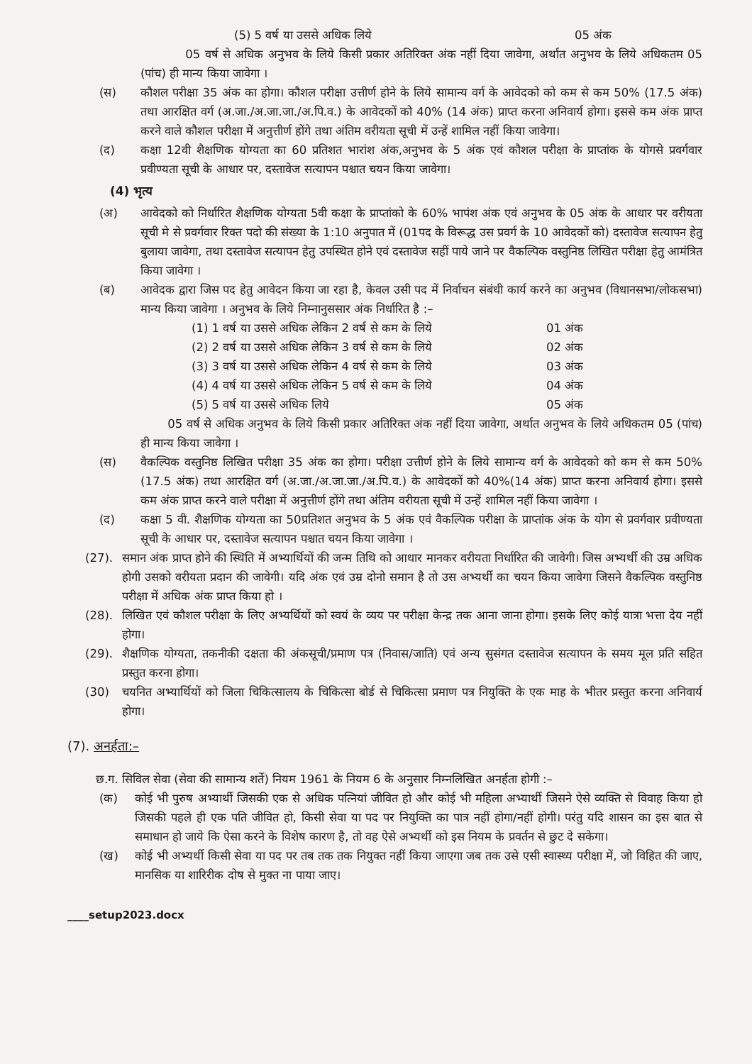(5) 5 वर्ष या उससे अधिक लिये 05 अंक
05 वर्ष से अधिक अनुभव के लिये किसी प्रकार अतिरिक्त अंक नहीं दिया जावेगा, अर्थात अनुभव के लिये अधिकतम 05 (पांच) ही मान्य किया जावेगा ।
(स) कौशल परीक्षा 35 अंक का होगा। कौशल परीक्षा उत्तीर्ण होने के लिये सामान्य वर्ग के आवेदको को कम से कम 50% (17.5 अंक) तथा आरक्षित वर्ग (अ.जा./अ.जा.जा./अ.पि.व.) के आवेदकों को 40% (14 अंक) प्राप्त करना अनिवार्य होगा। इससे कम अंक प्राप्त करने वाले कौशल परीक्षा में अनुत्तीर्ण होंगे तथा अंतिम वरीयता सूची में उन्हें शामिल नहीं किया जावेगा।
(द) कक्षा 12वी शैक्षणिक योग्यता का 60 प्रतिशत भारांश अंक,अनुभव के 5 अंक एवं कौशल परीक्षा के प्राप्तांक के योगसे प्रवर्गवार प्रवीण्यता सूची के आधार पर, दस्तावेज सत्यापन पश्चात चयन किया जावेगा।
(4) भृत्य
(अ) आवेदको को निर्धारित शैक्षणिक योग्यता 5वी कक्षा के प्राप्तांको के 60% भापंश अंक एवं अनुभव के 05 अंक के आधार पर वरीयता सूची मे से प्रवर्गवार रिक्त पदो की संख्या के 1:10 अनुपात में (01पद के विरूद्ध उस प्रवर्ग के 10 आवेदकों को) दस्तावेज सत्यापन हेतु बुलाया जावेगा, तथा दस्तावेज सत्यापन हेतु उपस्थित होने एवं दस्तावेज सहीं पाये जाने पर वैकल्पिक वस्तुनिष्ठ लिखित परीक्षा हेतु आमंत्रित किया जावेगा ।
(ब) आवेदक द्वारा जिस पद हेतु आवेदन किया जा रहा है, केवल उसी पद में निर्वाचन संबंधी कार्य करने का अनुभव (विधानसभा/लोकसभा) मान्य किया जावेगा । अनुभव के लिये निम्नानुससार अंक निर्धारित है :–
(1) 1 वर्ष या उससे अधिक लेकिन 2 वर्ष से कम के लिये 01 अंक
(2) 2 वर्ष या उससे अधिक लेकिन 3 वर्ष से कम के लिये 02 अंक
(3) 3 वर्ष या उससे अधिक लेकिन 4 वर्ष से कम के लिये 03 अंक
(4) 4 वर्ष या उससे अधिक लेकिन 5 वर्ष से कम के लिये 04 अंक
(5) 5 वर्ष या उससे अधिक लिये 05 अंक
05 वर्ष से अधिक अनुभव के लिये किसी प्रकार अतिरिक्त अंक नहीं दिया जावेगा, अर्थात अनुभव के लिये अधिकतम 05 (पांच) ही मान्य किया जावेगा ।
(स) वैकल्पिक वस्तुनिष्ठ लिखित परीक्षा 35 अंक का होगा। परीक्षा उत्तीर्ण होने के लिये सामान्य वर्ग के आवेदको को कम से कम 50%(17.5 अंक) तथा आरक्षित वर्ग (अ.जा./अ.जा.जा./अ.पि.व.) के आवेदकों को 40%(14 अंक) प्राप्त करना अनिवार्य होगा। इससे कम अंक प्राप्त करने वाले परीक्षा में अनुत्तीर्ण होंगे तथा अंतिम वरीयता सूची में उन्हें शामिल नहीं किया जावेगा ।
(द) कक्षा 5 वी. शैक्षणिक योग्यता का 50प्रतिशत अनुभव के 5 अंक एवं वैकल्पिक परीक्षा के प्राप्तांक अंक के योग से प्रवर्गवार प्रवीण्यता सूची के आधार पर, दस्तावेज सत्यापन पश्चात चयन किया जावेगा ।
(27). समान अंक प्राप्त होने की स्थिति में अभ्यार्थियों की जन्म तिथि को आधार मानकर वरीयता निर्धारित की जावेगी। जिस अभ्यर्थी की उम्र अधिक होगी उसको वरीयता प्रदान की जावेगी। यदि अंक एवं उम्र दोनो समान है तो उस अभ्यर्थी का चयन किया जावेगा जिसने वैकल्पिक वस्तुनिष्ठ परीक्षा में अधिक अंक प्राप्त किया हो ।
(28). लिखित एवं कौशल परीक्षा के लिए अभ्यर्थियों को स्वयं के व्यय पर परीक्षा केन्द्र तक आना जाना होगा। इसके लिए कोई यात्रा भत्ता देय नहीं होगा।
(29). शैक्षणिक योग्यता, तकनीकी दक्षता की अंकसूची/प्रमाण पत्र (निवास/जाति) एवं अन्य सुसंगत दस्तावेज सत्यापन के समय मूल प्रति सहित प्रस्तुत करना होगा।
(30) चयनित अभ्यार्थियों को जिला चिकित्सालय के चिकित्सा बोर्ड से चिकित्सा प्रमाण पत्र नियुक्ति के एक माह के भीतर प्रस्तुत करना अनिवार्य होगा।
(7). अनर्हता:–
छ.ग. सिविल सेवा (सेवा की सामान्य शर्ते) नियम 1961 के नियम 6 के अनुसार निम्नलिखित अनर्हता होगी :–
(क) कोई भी पुरुष अभ्यार्थी जिसकी एक से अधिक पत्नियां जीवित हो और कोई भी महिला अभ्यार्थी जिसने ऐसे व्यक्ति से विवाह किया हो जिसकी पहले ही एक पति जीवित हो, किसी सेवा या पद पर नियुक्ति का पात्र नहीं होगा/नहीं होगी। परंतु यदि शासन का इस बात से समाधान हो जाये कि ऐसा करने के विशेष कारण है, तो वह ऐसे अभ्यर्थी को इस नियम के प्रवर्तन से छुट दे सकेगा।
(ख) कोई भी अभ्यर्थी किसी सेवा या पद पर तब तक तक नियुक्त नहीं किया जाएगा जब तक उसे एसी स्वास्थ्य परीक्षा में, जो विहित की जाए, मानसिक या शारिरीक दोष से मुक्त ना पाया जाए।
____setup2023.docx